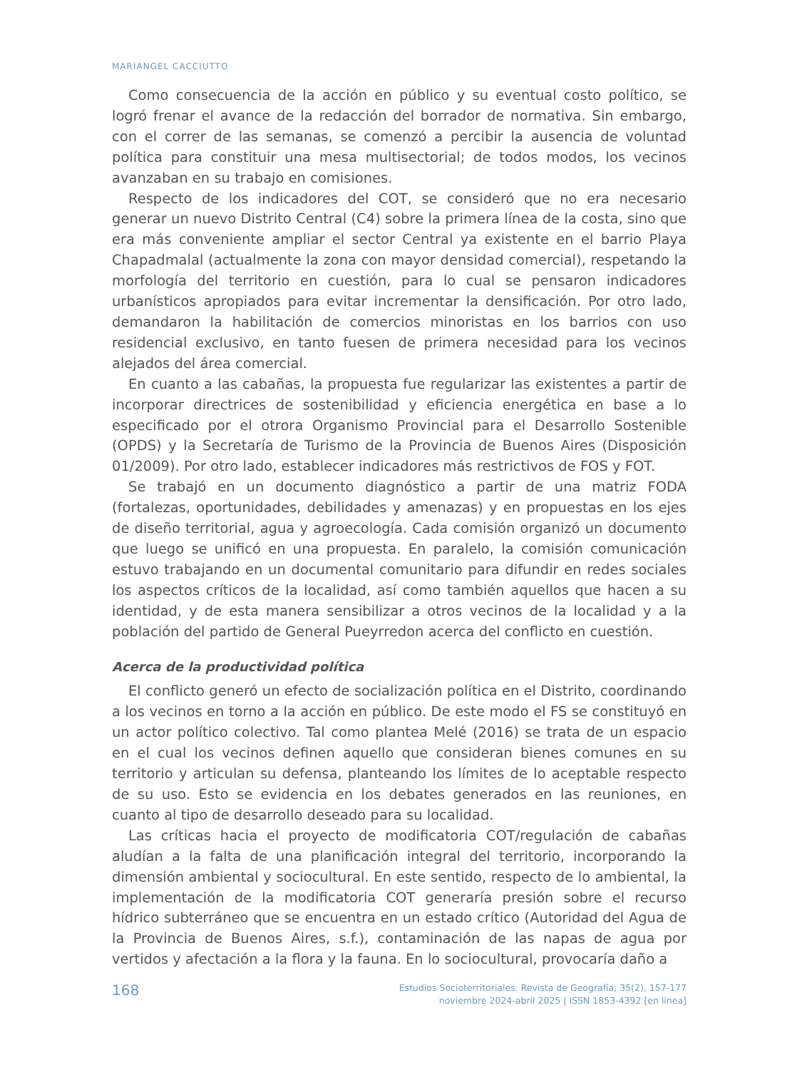MARIANGEL CACCIUTTO
Como consecuencia de la acción en público y su eventual costo político, se logró frenar el avance de la redacción del borrador de normativa. Sin embargo, con el correr de las semanas, se comenzó a percibir la ausencia de voluntad política para constituir una mesa multisectorial; de todos modos, los vecinos avanzaban en su trabajo en comisiones.
Respecto de los indicadores del COT, se consideró que no era necesario generar un nuevo Distrito Central (C4) sobre la primera línea de la costa, sino que era más conveniente ampliar el sector Central ya existente en el barrio Playa Chapadmalal (actualmente la zona con mayor densidad comercial), respetando la morfología del territorio en cuestión, para lo cual se pensaron indicadores urbanísticos apropiados para evitar incrementar la densificación. Por otro lado, demandaron la habilitación de comercios minoristas en los barrios con uso residencial exclusivo, en tanto fuesen de primera necesidad para los vecinos alejados del área comercial.
En cuanto a las cabañas, la propuesta fue regularizar las existentes a partir de incorporar directrices de sostenibilidad y eficiencia energética en base a lo especificado por el otrora Organismo Provincial para el Desarrollo Sostenible (OPDS) y la Secretaría de Turismo de la Provincia de Buenos Aires (Disposición 01/2009). Por otro lado, establecer indicadores más restrictivos de FOS y FOT.
Se trabajó en un documento diagnóstico a partir de una matriz FODA (fortalezas, oportunidades, debilidades y amenazas) y en propuestas en los ejes de diseño territorial, agua y agroecología. Cada comisión organizó un documento que luego se unificó en una propuesta. En paralelo, la comisión comunicación estuvo trabajando en un documental comunitario para difundir en redes sociales los aspectos críticos de la localidad, así como también aquellos que hacen a su identidad, y de esta manera sensibilizar a otros vecinos de la localidad y a la población del partido de General Pueyrredon acerca del conflicto en cuestión.
Acerca de la productividad política
El conflicto generó un efecto de socialización política en el Distrito, coordinando a los vecinos en torno a la acción en público. De este modo el FS se constituyó en un actor político colectivo. Tal como plantea Melé (2016) se trata de un espacio en el cual los vecinos definen aquello que consideran bienes comunes en su territorio y articulan su defensa, planteando los límites de lo aceptable respecto de su uso. Esto se evidencia en los debates generados en las reuniones, en cuanto al tipo de desarrollo deseado para su localidad.
Las críticas hacia el proyecto de modificatoria COT/regulación de cabañas aludían a la falta de una planificación integral del territorio, incorporando la dimensión ambiental y sociocultural. En este sentido, respecto de lo ambiental, la implementación de la modificatoria COT generaría presión sobre el recurso hídrico subterráneo que se encuentra en un estado crítico (Autoridad del Agua de la Provincia de Buenos Aires, s.f.), contaminación de las napas de agua por vertidos y afectación a la flora y la fauna. En lo sociocultural, provocaría daño a
168
Estudios Socioterritoriales. Revista de Geografía, 35(2), 157-177
noviembre 2024-abril 2025 | ISSN 1853-4392 [en linea]